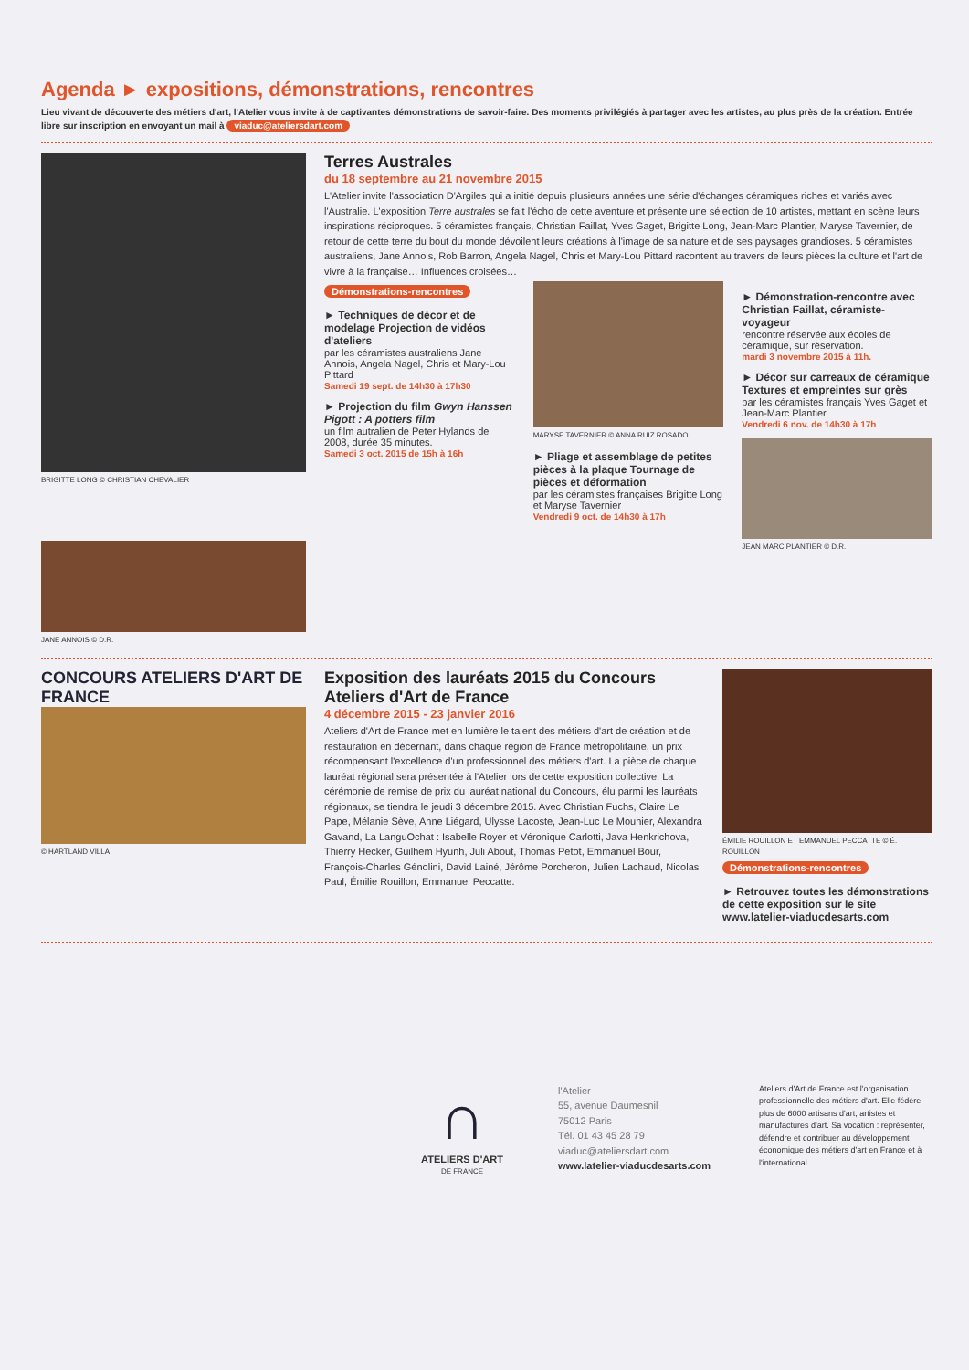Agenda ► expositions, démonstrations, rencontres
Lieu vivant de découverte des métiers d'art, l'Atelier vous invite à de captivantes démonstrations de savoir-faire. Des moments privilégiés à partager avec les artistes, au plus près de la création. Entrée libre sur inscription en envoyant un mail à viaduc@ateliersdart.com
BRIGITTE LONG © CHRISTIAN CHEVALIER
JANE ANNOIS © D.R.
Terres Australes
du 18 septembre au 21 novembre 2015
L'Atelier invite l'association D'Argiles qui a initié depuis plusieurs années une série d'échanges céramiques riches et variés avec l'Australie. L'exposition Terre australes se fait l'écho de cette aventure et présente une sélection de 10 artistes, mettant en scène leurs inspirations réciproques. 5 céramistes français, Christian Faillat, Yves Gaget, Brigitte Long, Jean-Marc Plantier, Maryse Tavernier, de retour de cette terre du bout du monde dévoilent leurs créations à l'image de sa nature et de ses paysages grandioses. 5 céramistes australiens, Jane Annois, Rob Barron, Angela Nagel, Chris et Mary-Lou Pittard racontent au travers de leurs pièces la culture et l'art de vivre à la française… Influences croisées…
Démonstrations-rencontres
► Techniques de décor et de modelage Projection de vidéos d'ateliers
par les céramistes australiens Jane Annois, Angela Nagel, Chris et Mary-Lou Pittard
Samedi 19 sept. de 14h30 à 17h30
► Projection du film Gwyn Hanssen Pigott : A potters film
un film autralien de Peter Hylands de 2008, durée 35 minutes.
Samedi 3 oct. 2015 de 15h à 16h
MARYSE TAVERNIER © ANNA RUIZ ROSADO
► Pliage et assemblage de petites pièces à la plaque Tournage de pièces et déformation
par les céramistes françaises Brigitte Long et Maryse Tavernier
Vendredi 9 oct. de 14h30 à 17h
► Démonstration-rencontre avec Christian Faillat, céramiste-voyageur
rencontre réservée aux écoles de céramique, sur réservation.
mardi 3 novembre 2015 à 11h.
► Décor sur carreaux de céramique Textures et empreintes sur grès
par les céramistes français Yves Gaget et Jean-Marc Plantier
Vendredi 6 nov. de 14h30 à 17h
JEAN MARC PLANTIER © D.R.
CONCOURS ATELIERS D'ART DE FRANCE
© HARTLAND VILLA
Exposition des lauréats 2015 du Concours Ateliers d'Art de France
4 décembre 2015 - 23 janvier 2016
Ateliers d'Art de France met en lumière le talent des métiers d'art de création et de restauration en décernant, dans chaque région de France métropolitaine, un prix récompensant l'excellence d'un professionnel des métiers d'art. La pièce de chaque lauréat régional sera présentée à l'Atelier lors de cette exposition collective. La cérémonie de remise de prix du lauréat national du Concours, élu parmi les lauréats régionaux, se tiendra le jeudi 3 décembre 2015. Avec Christian Fuchs, Claire Le Pape, Mélanie Sève, Anne Liégard, Ulysse Lacoste, Jean-Luc Le Mounier, Alexandra Gavand, La LanguOchat : Isabelle Royer et Véronique Carlotti, Java Henkrichova, Thierry Hecker, Guilhem Hyunh, Juli About, Thomas Petot, Emmanuel Bour, François-Charles Génolini, David Lainé, Jérôme Porcheron, Julien Lachaud, Nicolas Paul, Émilie Rouillon, Emmanuel Peccatte.
ÉMILIE ROUILLON ET EMMANUEL PECCATTE © É. ROUILLON
Démonstrations-rencontres
► Retrouvez toutes les démonstrations de cette exposition sur le site www.latelier-viaducdesarts.com
∩
ATELIERS D'ART
DE FRANCE
l'Atelier
55, avenue Daumesnil
75012 Paris
Tél. 01 43 45 28 79
viaduc@ateliersdart.com
www.latelier-viaducdesarts.com
Ateliers d'Art de France est l'organisation professionnelle des métiers d'art. Elle fédère plus de 6000 artisans d'art, artistes et manufactures d'art. Sa vocation : représenter, défendre et contribuer au développement économique des métiers d'art en France et à l'international.